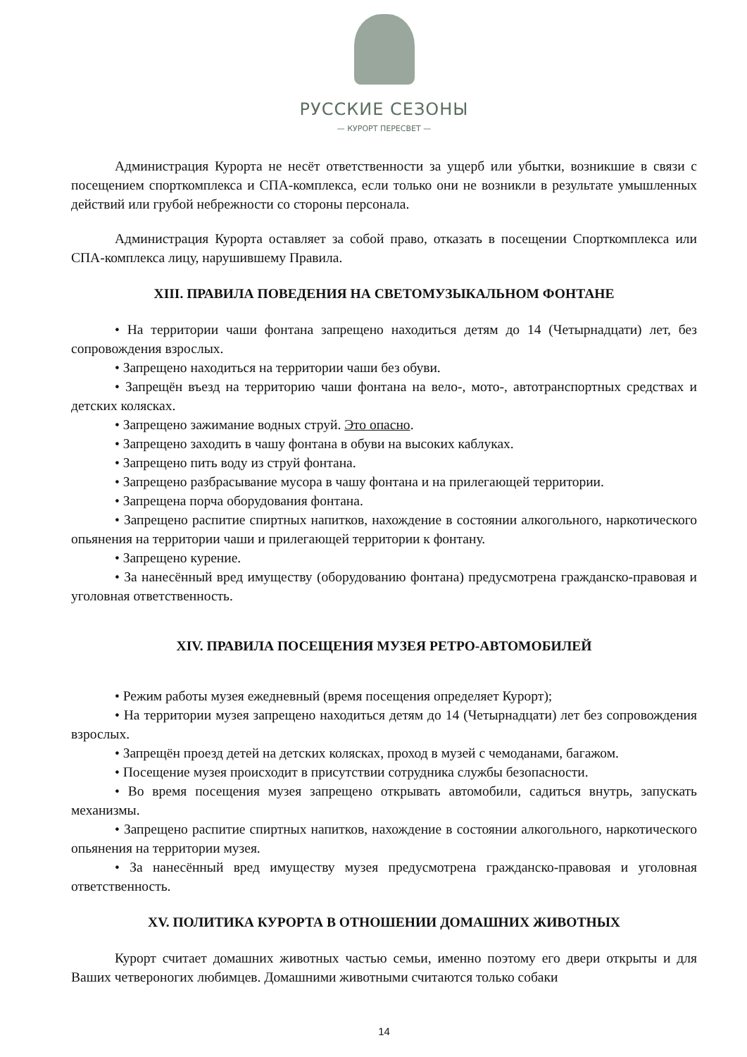РУССКИЕ СЕЗОНЫ
— КУРОРТ ПЕРЕСВЕТ —
Администрация Курорта не несёт ответственности за ущерб или убытки, возникшие в связи с посещением спорткомплекса и СПА-комплекса, если только они не возникли в результате умышленных действий или грубой небрежности со стороны персонала.
Администрация Курорта оставляет за собой право, отказать в посещении Спорткомплекса или СПА-комплекса лицу, нарушившему Правила.
XIII. ПРАВИЛА ПОВЕДЕНИЯ НА СВЕТОМУЗЫКАЛЬНОМ ФОНТАНЕ
• На территории чаши фонтана запрещено находиться детям до 14 (Четырнадцати) лет, без сопровождения взрослых.
• Запрещено находиться на территории чаши без обуви.
• Запрещён въезд на территорию чаши фонтана на вело-, мото-, автотранспортных средствах и детских колясках.
• Запрещено зажимание водных струй. Это опасно.
• Запрещено заходить в чашу фонтана в обуви на высоких каблуках.
• Запрещено пить воду из струй фонтана.
• Запрещено разбрасывание мусора в чашу фонтана и на прилегающей территории.
• Запрещена порча оборудования фонтана.
• Запрещено распитие спиртных напитков, нахождение в состоянии алкогольного, наркотического опьянения на территории чаши и прилегающей территории к фонтану.
• Запрещено курение.
• За нанесённый вред имуществу (оборудованию фонтана) предусмотрена гражданско-правовая и уголовная ответственность.
XIV. ПРАВИЛА ПОСЕЩЕНИЯ МУЗЕЯ РЕТРО-АВТОМОБИЛЕЙ
• Режим работы музея ежедневный (время посещения определяет Курорт);
• На территории музея запрещено находиться детям до 14 (Четырнадцати) лет без сопровождения взрослых.
• Запрещён проезд детей на детских колясках, проход в музей с чемоданами, багажом.
• Посещение музея происходит в присутствии сотрудника службы безопасности.
• Во время посещения музея запрещено открывать автомобили, садиться внутрь, запускать механизмы.
• Запрещено распитие спиртных напитков, нахождение в состоянии алкогольного, наркотического опьянения на территории музея.
• За нанесённый вред имуществу музея предусмотрена гражданско-правовая и уголовная ответственность.
XV. ПОЛИТИКА КУРОРТА В ОТНОШЕНИИ ДОМАШНИХ ЖИВОТНЫХ
Курорт считает домашних животных частью семьи, именно поэтому его двери открыты и для Ваших четвероногих любимцев. Домашними животными считаются только собаки
14